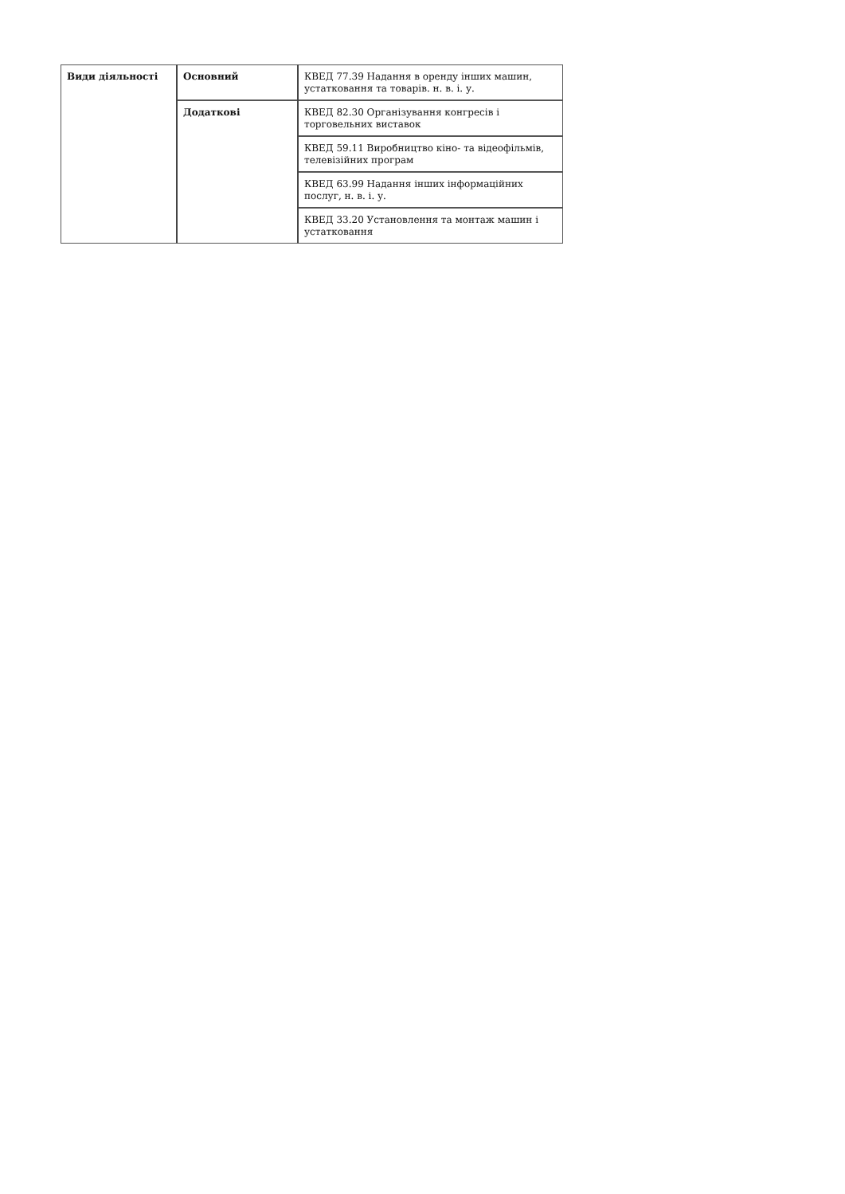| Види діяльності | Основний | КВЕД 77.39 Надання в оренду інших машин, устатковання та товарів. н. в. і. у. |
| | Додаткові | КВЕД 82.30 Організування конгресів і торговельних виставок |
| | | КВЕД 59.11 Виробництво кіно- та відеофільмів, телевізійних програм |
| | | КВЕД 63.99 Надання інших інформаційних послуг, н. в. і. у. |
| | | КВЕД 33.20 Установлення та монтаж машин і устатковання |